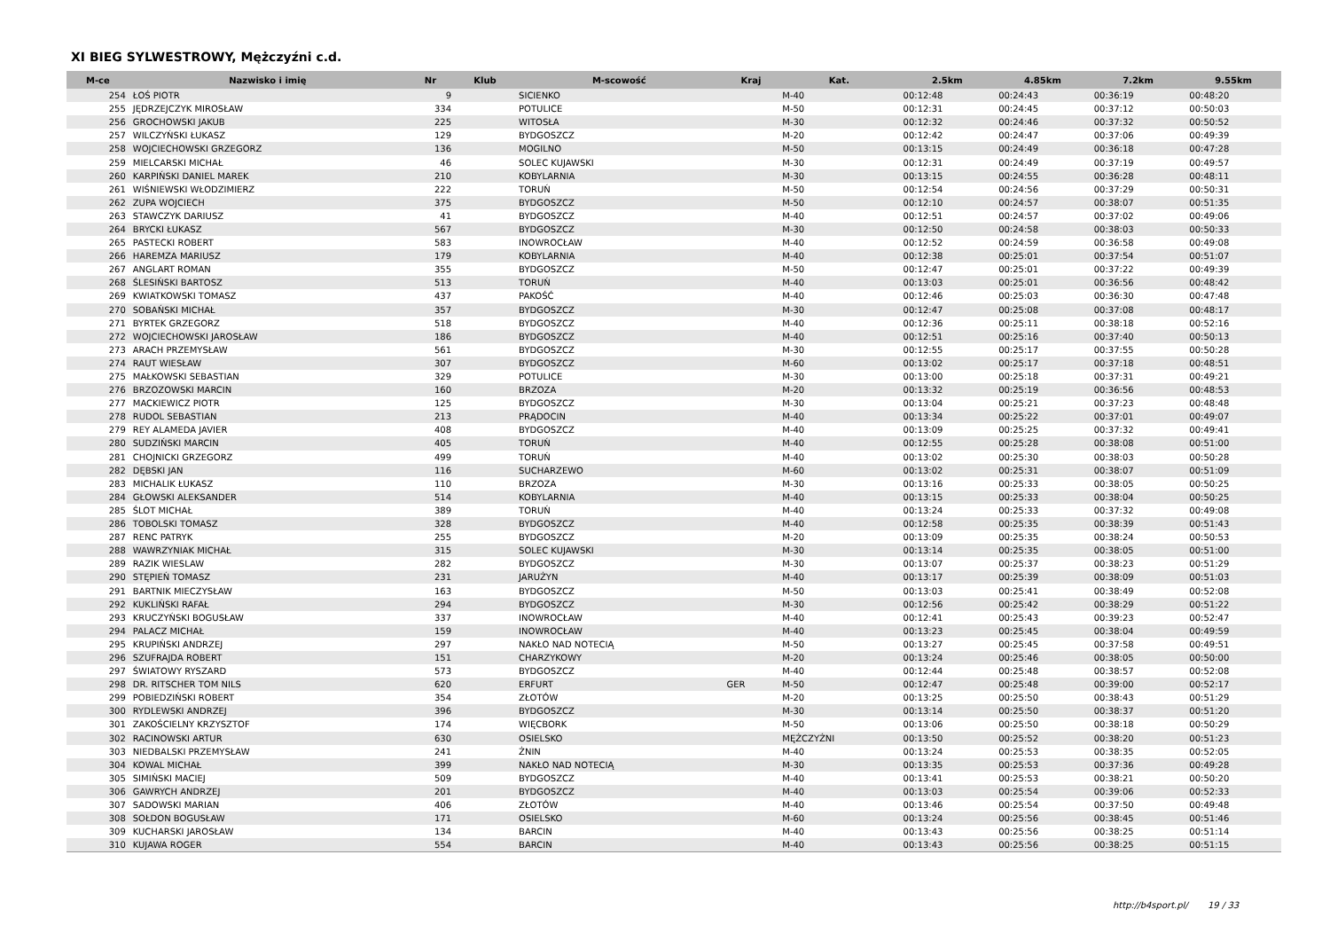XI BIEG SYLWESTROWY, Mężczyźni c.d.
| M-ce | Nazwisko i imię | Nr | Klub | M-scowość | Kraj | Kat. | 2.5km | 4.85km | 7.2km | 9.55km |
| --- | --- | --- | --- | --- | --- | --- | --- | --- | --- | --- |
| 254 | ŁOŚ PIOTR | 9 | | SICIENKO | | M-40 | 00:12:48 | 00:24:43 | 00:36:19 | 00:48:20 |
| 255 | JĘDRZEJCZYK MIROSŁAW | 334 | | POTULICE | | M-50 | 00:12:31 | 00:24:45 | 00:37:12 | 00:50:03 |
| 256 | GROCHOWSKI JAKUB | 225 | | WITOSŁA | | M-30 | 00:12:32 | 00:24:46 | 00:37:32 | 00:50:52 |
| 257 | WILCZYŃSKI ŁUKASZ | 129 | | BYDGOSZCZ | | M-20 | 00:12:42 | 00:24:47 | 00:37:06 | 00:49:39 |
| 258 | WOJCIECHOWSKI GRZEGORZ | 136 | | MOGILNO | | M-50 | 00:13:15 | 00:24:49 | 00:36:18 | 00:47:28 |
| 259 | MIELCARSKI MICHAŁ | 46 | | SOLEC KUJAWSKI | | M-30 | 00:12:31 | 00:24:49 | 00:37:19 | 00:49:57 |
| 260 | KARPIŃSKI DANIEL MAREK | 210 | | KOBYLARNIA | | M-30 | 00:13:15 | 00:24:55 | 00:36:28 | 00:48:11 |
| 261 | WIŚNIEWSKI WŁODZIMIERZ | 222 | | TORUŃ | | M-50 | 00:12:54 | 00:24:56 | 00:37:29 | 00:50:31 |
| 262 | ZUPA WOJCIECH | 375 | | BYDGOSZCZ | | M-50 | 00:12:10 | 00:24:57 | 00:38:07 | 00:51:35 |
| 263 | STAWCZYK DARIUSZ | 41 | | BYDGOSZCZ | | M-40 | 00:12:51 | 00:24:57 | 00:37:02 | 00:49:06 |
| 264 | BRYCKI ŁUKASZ | 567 | | BYDGOSZCZ | | M-30 | 00:12:50 | 00:24:58 | 00:38:03 | 00:50:33 |
| 265 | PASTECKI ROBERT | 583 | | INOWROCŁAW | | M-40 | 00:12:52 | 00:24:59 | 00:36:58 | 00:49:08 |
| 266 | HAREMZA MARIUSZ | 179 | | KOBYLARNIA | | M-40 | 00:12:38 | 00:25:01 | 00:37:54 | 00:51:07 |
| 267 | ANGLART ROMAN | 355 | | BYDGOSZCZ | | M-50 | 00:12:47 | 00:25:01 | 00:37:22 | 00:49:39 |
| 268 | ŚLESIŃSKI BARTOSZ | 513 | | TORUŃ | | M-40 | 00:13:03 | 00:25:01 | 00:36:56 | 00:48:42 |
| 269 | KWIATKOWSKI TOMASZ | 437 | | PAKOŚĆ | | M-40 | 00:12:46 | 00:25:03 | 00:36:30 | 00:47:48 |
| 270 | SOBAŃSKI MICHAŁ | 357 | | BYDGOSZCZ | | M-30 | 00:12:47 | 00:25:08 | 00:37:08 | 00:48:17 |
| 271 | BYRTEK GRZEGORZ | 518 | | BYDGOSZCZ | | M-40 | 00:12:36 | 00:25:11 | 00:38:18 | 00:52:16 |
| 272 | WOJCIECHOWSKI JAROSŁAW | 186 | | BYDGOSZCZ | | M-40 | 00:12:51 | 00:25:16 | 00:37:40 | 00:50:13 |
| 273 | ARACH PRZEMYSŁAW | 561 | | BYDGOSZCZ | | M-30 | 00:12:55 | 00:25:17 | 00:37:55 | 00:50:28 |
| 274 | RAUT WIESŁAW | 307 | | BYDGOSZCZ | | M-60 | 00:13:02 | 00:25:17 | 00:37:18 | 00:48:51 |
| 275 | MAŁKOWSKI SEBASTIAN | 329 | | POTULICE | | M-30 | 00:13:00 | 00:25:18 | 00:37:31 | 00:49:21 |
| 276 | BRZOZOWSKI MARCIN | 160 | | BRZOZA | | M-20 | 00:13:32 | 00:25:19 | 00:36:56 | 00:48:53 |
| 277 | MACKIEWICZ PIOTR | 125 | | BYDGOSZCZ | | M-30 | 00:13:04 | 00:25:21 | 00:37:23 | 00:48:48 |
| 278 | RUDOL SEBASTIAN | 213 | | PRĄDOCIN | | M-40 | 00:13:34 | 00:25:22 | 00:37:01 | 00:49:07 |
| 279 | REY ALAMEDA JAVIER | 408 | | BYDGOSZCZ | | M-40 | 00:13:09 | 00:25:25 | 00:37:32 | 00:49:41 |
| 280 | SUDZIŃSKI MARCIN | 405 | | TORUŃ | | M-40 | 00:12:55 | 00:25:28 | 00:38:08 | 00:51:00 |
| 281 | CHOJNICKI GRZEGORZ | 499 | | TORUŃ | | M-40 | 00:13:02 | 00:25:30 | 00:38:03 | 00:50:28 |
| 282 | DĘBSKI JAN | 116 | | SUCHARZEWO | | M-60 | 00:13:02 | 00:25:31 | 00:38:07 | 00:51:09 |
| 283 | MICHALIK ŁUKASZ | 110 | | BRZOZA | | M-30 | 00:13:16 | 00:25:33 | 00:38:05 | 00:50:25 |
| 284 | GŁOWSKI ALEKSANDER | 514 | | KOBYLARNIA | | M-40 | 00:13:15 | 00:25:33 | 00:38:04 | 00:50:25 |
| 285 | ŚLOT MICHAŁ | 389 | | TORUŃ | | M-40 | 00:13:24 | 00:25:33 | 00:37:32 | 00:49:08 |
| 286 | TOBOLSKI TOMASZ | 328 | | BYDGOSZCZ | | M-40 | 00:12:58 | 00:25:35 | 00:38:39 | 00:51:43 |
| 287 | RENC PATRYK | 255 | | BYDGOSZCZ | | M-20 | 00:13:09 | 00:25:35 | 00:38:24 | 00:50:53 |
| 288 | WAWRZYNIAK MICHAŁ | 315 | | SOLEC KUJAWSKI | | M-30 | 00:13:14 | 00:25:35 | 00:38:05 | 00:51:00 |
| 289 | RAZIK WIESLAW | 282 | | BYDGOSZCZ | | M-30 | 00:13:07 | 00:25:37 | 00:38:23 | 00:51:29 |
| 290 | STĘPIEŃ TOMASZ | 231 | | JARUŻYN | | M-40 | 00:13:17 | 00:25:39 | 00:38:09 | 00:51:03 |
| 291 | BARTNIK MIECZYSŁAW | 163 | | BYDGOSZCZ | | M-50 | 00:13:03 | 00:25:41 | 00:38:49 | 00:52:08 |
| 292 | KUKLIŃSKI RAFAŁ | 294 | | BYDGOSZCZ | | M-30 | 00:12:56 | 00:25:42 | 00:38:29 | 00:51:22 |
| 293 | KRUCZYŃSKI BOGUSŁAW | 337 | | INOWROCŁAW | | M-40 | 00:12:41 | 00:25:43 | 00:39:23 | 00:52:47 |
| 294 | PALACZ MICHAŁ | 159 | | INOWROCŁAW | | M-40 | 00:13:23 | 00:25:45 | 00:38:04 | 00:49:59 |
| 295 | KRUPIŃSKI ANDRZEJ | 297 | | NAKŁO NAD NOTECIĄ | | M-50 | 00:13:27 | 00:25:45 | 00:37:58 | 00:49:51 |
| 296 | SZUFRAJDA ROBERT | 151 | | CHARZYKOWY | | M-20 | 00:13:24 | 00:25:46 | 00:38:05 | 00:50:00 |
| 297 | ŚWIATOWY RYSZARD | 573 | | BYDGOSZCZ | | M-40 | 00:12:44 | 00:25:48 | 00:38:57 | 00:52:08 |
| 298 | DR. RITSCHER TOM NILS | 620 | | ERFURT | GER | M-50 | 00:12:47 | 00:25:48 | 00:39:00 | 00:52:17 |
| 299 | POBIEDZIŃSKI ROBERT | 354 | | ZŁOTÓW | | M-20 | 00:13:25 | 00:25:50 | 00:38:43 | 00:51:29 |
| 300 | RYDLEWSKI ANDRZEJ | 396 | | BYDGOSZCZ | | M-30 | 00:13:14 | 00:25:50 | 00:38:37 | 00:51:20 |
| 301 | ZAKOŚCIELNY KRZYSZTOF | 174 | | WIĘCBORK | | M-50 | 00:13:06 | 00:25:50 | 00:38:18 | 00:50:29 |
| 302 | RACINOWSKI ARTUR | 630 | | OSIELSKO | | MĘŻCZYŹNI | 00:13:50 | 00:25:52 | 00:38:20 | 00:51:23 |
| 303 | NIEDBALSKI PRZEMYSŁAW | 241 | | ŻNIN | | M-40 | 00:13:24 | 00:25:53 | 00:38:35 | 00:52:05 |
| 304 | KOWAL MICHAŁ | 399 | | NAKŁO NAD NOTECIĄ | | M-30 | 00:13:35 | 00:25:53 | 00:37:36 | 00:49:28 |
| 305 | SIMIŃSKI MACIEJ | 509 | | BYDGOSZCZ | | M-40 | 00:13:41 | 00:25:53 | 00:38:21 | 00:50:20 |
| 306 | GAWRYCH ANDRZEJ | 201 | | BYDGOSZCZ | | M-40 | 00:13:03 | 00:25:54 | 00:39:06 | 00:52:33 |
| 307 | SADOWSKI MARIAN | 406 | | ZŁOTÓW | | M-40 | 00:13:46 | 00:25:54 | 00:37:50 | 00:49:48 |
| 308 | SOŁDON BOGUSŁAW | 171 | | OSIELSKO | | M-60 | 00:13:24 | 00:25:56 | 00:38:45 | 00:51:46 |
| 309 | KUCHARSKI JAROSŁAW | 134 | | BARCIN | | M-40 | 00:13:43 | 00:25:56 | 00:38:25 | 00:51:14 |
| 310 | KUJAWA ROGER | 554 | | BARCIN | | M-40 | 00:13:43 | 00:25:56 | 00:38:25 | 00:51:15 |
http://b4sport.pl/ 19 / 33